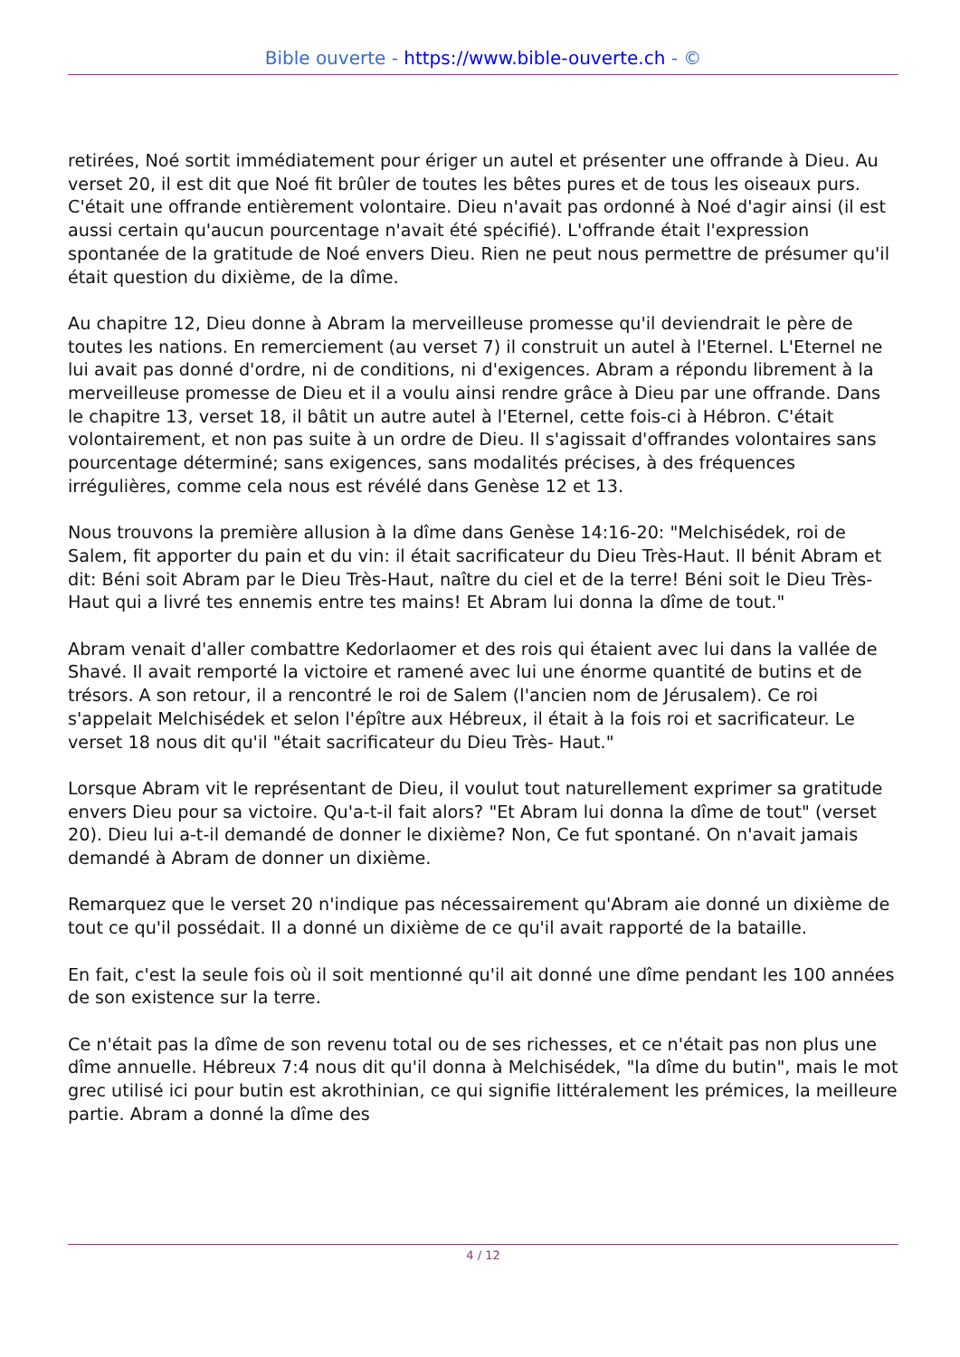Bible ouverte - https://www.bible-ouverte.ch - ©
retirées, Noé sortit immédiatement pour ériger un autel et présenter une offrande à Dieu. Au verset 20, il est dit que Noé fit brûler de toutes les bêtes pures et de tous les oiseaux purs. C'était une offrande entièrement volontaire. Dieu n'avait pas ordonné à Noé d'agir ainsi (il est aussi certain qu'aucun pourcentage n'avait été spécifié). L'offrande était l'expression spontanée de la gratitude de Noé envers Dieu. Rien ne peut nous permettre de présumer qu'il était question du dixième, de la dîme.
Au chapitre 12, Dieu donne à Abram la merveilleuse promesse qu'il deviendrait le père de toutes les nations. En remerciement (au verset 7) il construit un autel à l'Eternel. L'Eternel ne lui avait pas donné d'ordre, ni de conditions, ni d'exigences. Abram a répondu librement à la merveilleuse promesse de Dieu et il a voulu ainsi rendre grâce à Dieu par une offrande. Dans le chapitre 13, verset 18, il bâtit un autre autel à l'Eternel, cette fois-ci à Hébron. C'était volontairement, et non pas suite à un ordre de Dieu. Il s'agissait d'offrandes volontaires sans pourcentage déterminé; sans exigences, sans modalités précises, à des fréquences irrégulières, comme cela nous est révélé dans Genèse 12 et 13.
Nous trouvons la première allusion à la dîme dans Genèse 14:16-20: "Melchisédek, roi de Salem, fit apporter du pain et du vin: il était sacrificateur du Dieu Très-Haut. Il bénit Abram et dit: Béni soit Abram par le Dieu Très-Haut, naître du ciel et de la terre! Béni soit le Dieu Très-Haut qui a livré tes ennemis entre tes mains! Et Abram lui donna la dîme de tout."
Abram venait d'aller combattre Kedorlaomer et des rois qui étaient avec lui dans la vallée de Shavé. Il avait remporté la victoire et ramené avec lui une énorme quantité de butins et de trésors. A son retour, il a rencontré le roi de Salem (l'ancien nom de Jérusalem). Ce roi s'appelait Melchisédek et selon l'épître aux Hébreux, il était à la fois roi et sacrificateur. Le verset 18 nous dit qu'il "était sacrificateur du Dieu Très- Haut."
Lorsque Abram vit le représentant de Dieu, il voulut tout naturellement exprimer sa gratitude envers Dieu pour sa victoire. Qu'a-t-il fait alors? "Et Abram lui donna la dîme de tout" (verset 20). Dieu lui a-t-il demandé de donner le dixième? Non, Ce fut spontané. On n'avait jamais demandé à Abram de donner un dixième.
Remarquez que le verset 20 n'indique pas nécessairement qu'Abram aie donné un dixième de tout ce qu'il possédait. Il a donné un dixième de ce qu'il avait rapporté de la bataille.
En fait, c'est la seule fois où il soit mentionné qu'il ait donné une dîme pendant les 100 années de son existence sur la terre.
Ce n'était pas la dîme de son revenu total ou de ses richesses, et ce n'était pas non plus une dîme annuelle. Hébreux 7:4 nous dit qu'il donna à Melchisédek, "la dîme du butin", mais le mot grec utilisé ici pour butin est akrothinian, ce qui signifie littéralement les prémices, la meilleure partie. Abram a donné la dîme des
4 / 12